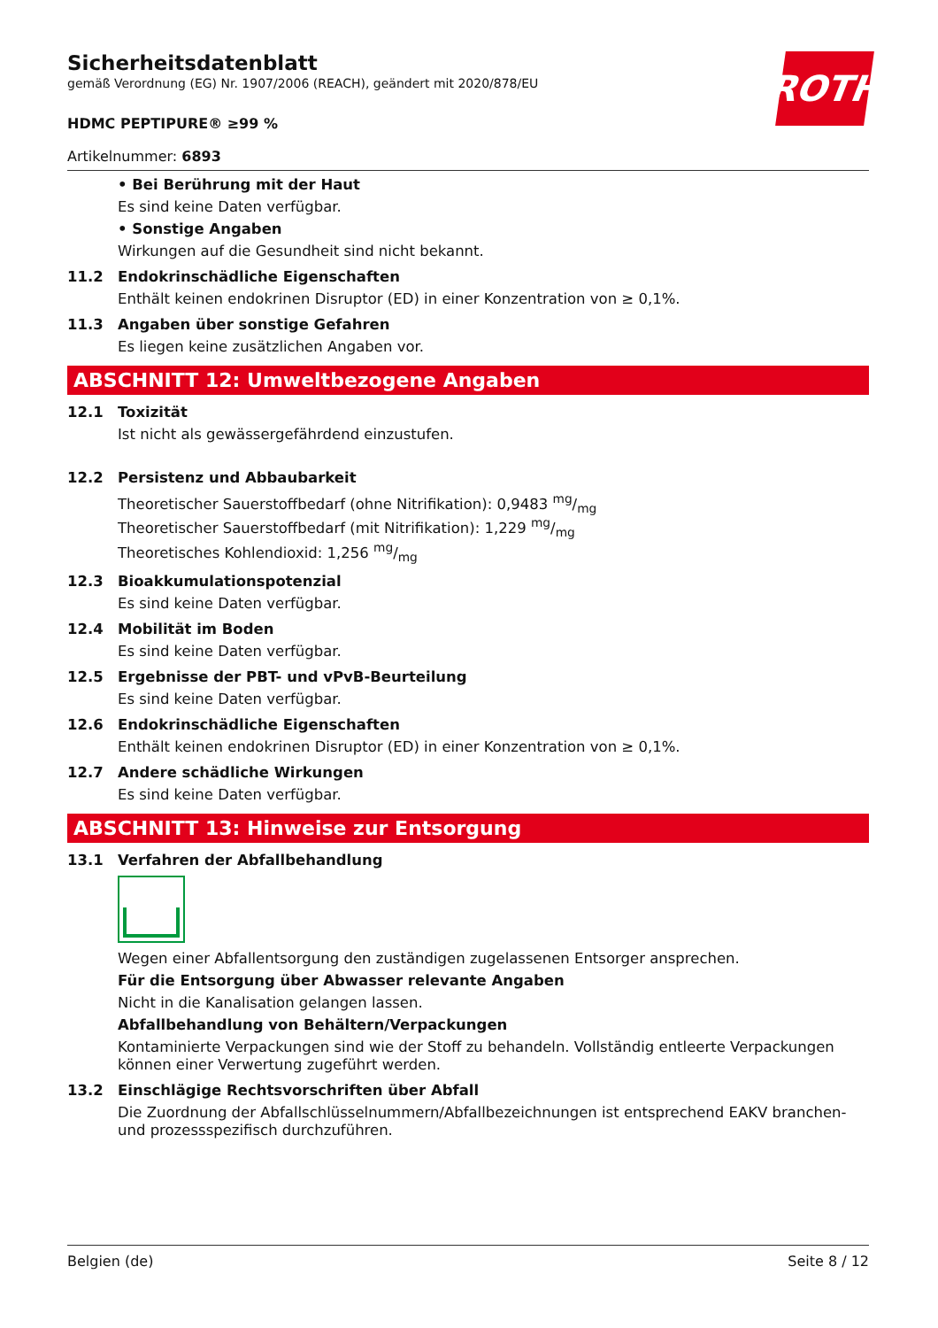ROTH
Sicherheitsdatenblatt
gemäß Verordnung (EG) Nr. 1907/2006 (REACH), geändert mit 2020/878/EU
HDMC PEPTIPURE® ≥99 %
Artikelnummer: 6893
• Bei Berührung mit der Haut
Es sind keine Daten verfügbar.
• Sonstige Angaben
Wirkungen auf die Gesundheit sind nicht bekannt.
11.2 Endokrinschädliche Eigenschaften
Enthält keinen endokrinen Disruptor (ED) in einer Konzentration von ≥ 0,1%.
11.3 Angaben über sonstige Gefahren
Es liegen keine zusätzlichen Angaben vor.
ABSCHNITT 12: Umweltbezogene Angaben
12.1 Toxizität
Ist nicht als gewässergefährdend einzustufen.
12.2 Persistenz und Abbaubarkeit
Theoretischer Sauerstoffbedarf (ohne Nitrifikation): 0,9483 mg/mg
Theoretischer Sauerstoffbedarf (mit Nitrifikation): 1,229 mg/mg
Theoretisches Kohlendioxid: 1,256 mg/mg
12.3 Bioakkumulationspotenzial
Es sind keine Daten verfügbar.
12.4 Mobilität im Boden
Es sind keine Daten verfügbar.
12.5 Ergebnisse der PBT- und vPvB-Beurteilung
Es sind keine Daten verfügbar.
12.6 Endokrinschädliche Eigenschaften
Enthält keinen endokrinen Disruptor (ED) in einer Konzentration von ≥ 0,1%.
12.7 Andere schädliche Wirkungen
Es sind keine Daten verfügbar.
ABSCHNITT 13: Hinweise zur Entsorgung
13.1 Verfahren der Abfallbehandlung
Wegen einer Abfallentsorgung den zuständigen zugelassenen Entsorger ansprechen.
Für die Entsorgung über Abwasser relevante Angaben
Nicht in die Kanalisation gelangen lassen.
Abfallbehandlung von Behältern/Verpackungen
Kontaminierte Verpackungen sind wie der Stoff zu behandeln. Vollständig entleerte Verpackungen können einer Verwertung zugeführt werden.
13.2 Einschlägige Rechtsvorschriften über Abfall
Die Zuordnung der Abfallschlüsselnummern/Abfallbezeichnungen ist entsprechend EAKV branchen- und prozessspezifisch durchzuführen.
Belgien (de) Seite 8 / 12